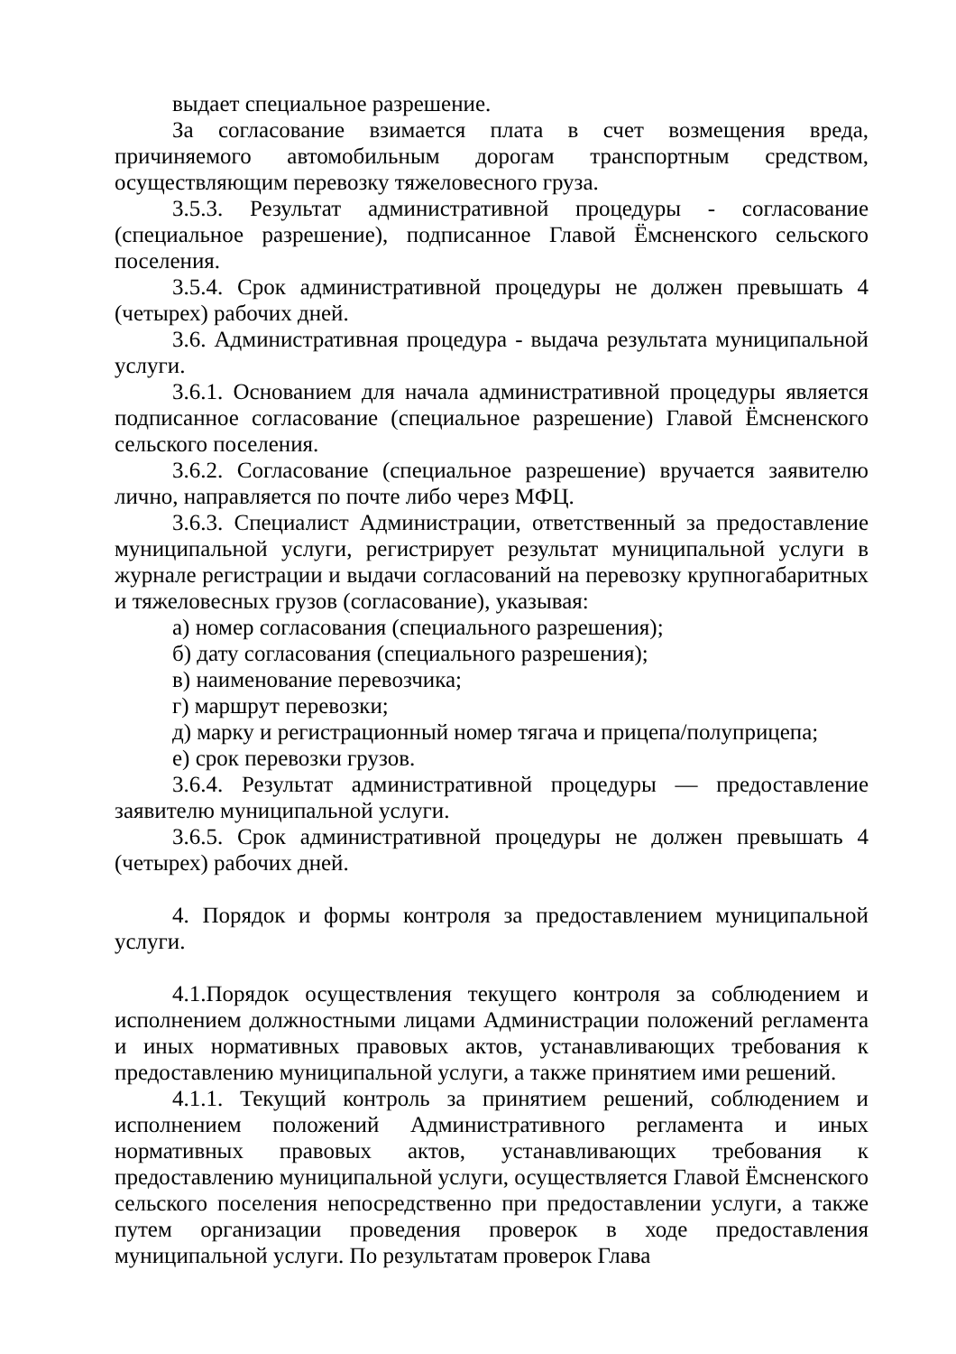выдает специальное разрешение.
За согласование взимается плата в счет возмещения вреда, причиняемого автомобильным дорогам транспортным средством, осуществляющим перевозку тяжеловесного груза.
3.5.3. Результат административной процедуры - согласование (специальное разрешение), подписанное Главой Ёмсненского сельского поселения.
3.5.4. Срок административной процедуры не должен превышать 4 (четырех) рабочих дней.
3.6. Административная процедура - выдача результата муниципальной услуги.
3.6.1. Основанием для начала административной процедуры является подписанное согласование (специальное разрешение) Главой Ёмсненского сельского поселения.
3.6.2. Согласование (специальное разрешение) вручается заявителю лично, направляется по почте либо через МФЦ.
3.6.3. Специалист Администрации, ответственный за предоставление муниципальной услуги, регистрирует результат муниципальной услуги в журнале регистрации и выдачи согласований на перевозку крупногабаритных и тяжеловесных грузов (согласование), указывая:
а) номер согласования (специального разрешения);
б) дату согласования (специального разрешения);
в) наименование перевозчика;
г) маршрут перевозки;
д) марку и регистрационный номер тягача и прицепа/полуприцепа;
е) срок перевозки грузов.
3.6.4. Результат административной процедуры — предоставление заявителю муниципальной услуги.
3.6.5. Срок административной процедуры не должен превышать 4 (четырех) рабочих дней.
4. Порядок и формы контроля за предоставлением муниципальной услуги.
4.1.Порядок осуществления текущего контроля за соблюдением и исполнением должностными лицами Администрации положений регламента и иных нормативных правовых актов, устанавливающих требования к предоставлению муниципальной услуги, а также принятием ими решений.
4.1.1. Текущий контроль за принятием решений, соблюдением и исполнением положений Административного регламента и иных нормативных правовых актов, устанавливающих требования к предоставлению муниципальной услуги, осуществляется Главой Ёмсненского сельского поселения непосредственно при предоставлении услуги, а также путем организации проведения проверок в ходе предоставления муниципальной услуги. По результатам проверок Глава